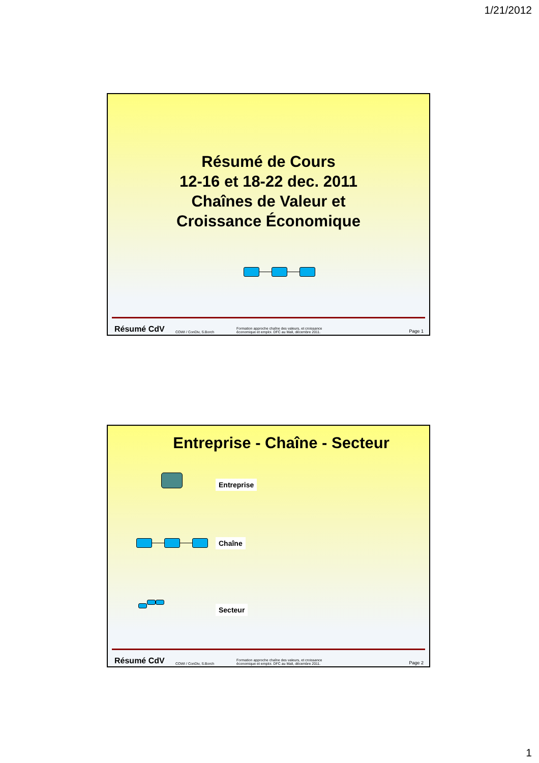1/21/2012
Résumé de Cours
12-16 et 18-22 dec. 2011
Chaînes de Valeur et
Croissance Économique
Résumé CdV COWI / ConDiv, S.Borch Formation approche chaîne des valeurs, et croissance
économique et emploi. DFC au Mali, décembre 2011. Page 1
Entreprise - Chaîne - Secteur
Entreprise
Chaîne
Secteur
Résumé CdV COWI / ConDiv, S.Borch Formation approche chaîne des valeurs, et croissance
économique et emploi. DFC au Mali, décembre 2011. Page 2
1